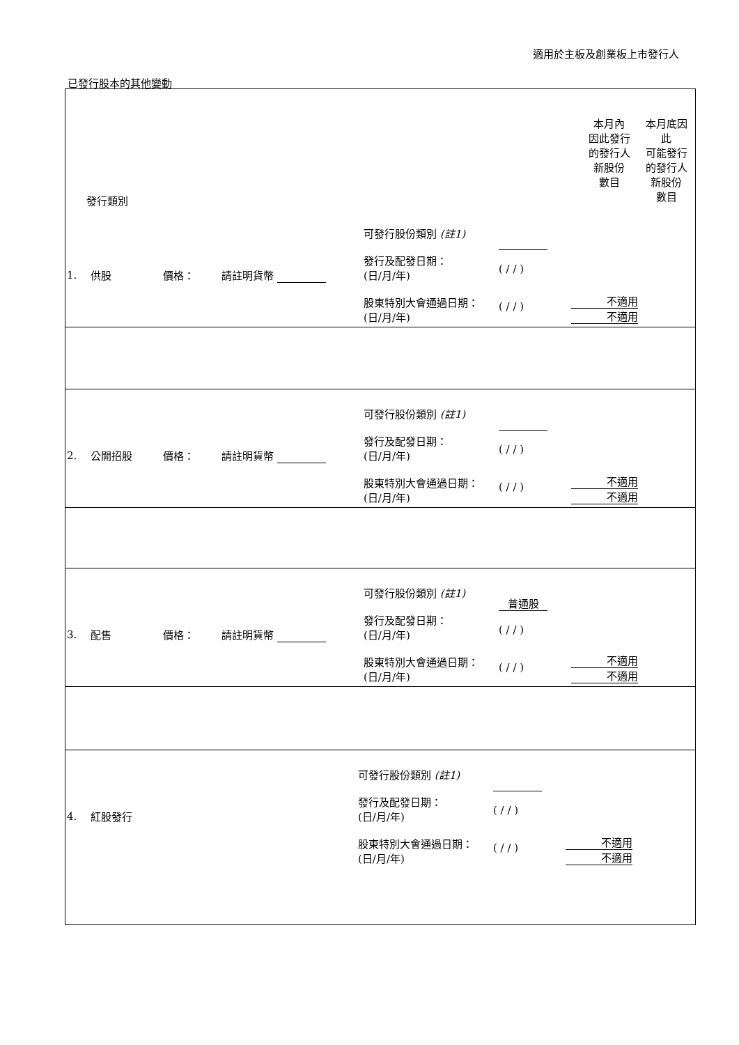適用於主板及創業板上市發行人
已發行股本的其他變動
| 發行類別 | 本月內 因此發行 的發行人 新股份 數目 | 本月底因 此 可能發行 的發行人 新股份 數目 |
| --- | --- | --- |
| / 1. / 供股 / 價格： / 請註明貨幣 / 可發行股份類別 (註1) 發行及配發日期： (日/月/年) 股東特別大會通過日期： (日/月/年) / ( / / ) ( / / ) / 不適用 不適用 / | | |
| / 2. / 公開招股 / 價格： / 請註明貨幣 / 可發行股份類別 (註1) 發行及配發日期： (日/月/年) 股東特別大會通過日期： (日/月/年) / ( / / ) ( / / ) / 不適用 不適用 / | | |
| / 3. / 配售 / 價格： / 請註明貨幣 / 可發行股份類別 (註1) 發行及配發日期： (日/月/年) 股東特別大會通過日期： (日/月/年) / 普通股 ( / / ) ( / / ) / 不適用 不適用 / | | |
| / 4. / 紅股發行 / 可發行股份類別 (註1) 發行及配發日期： (日/月/年) 股東特別大會通過日期： (日/月/年) / ( / / ) ( / / ) / 不適用 不適用 / | | |